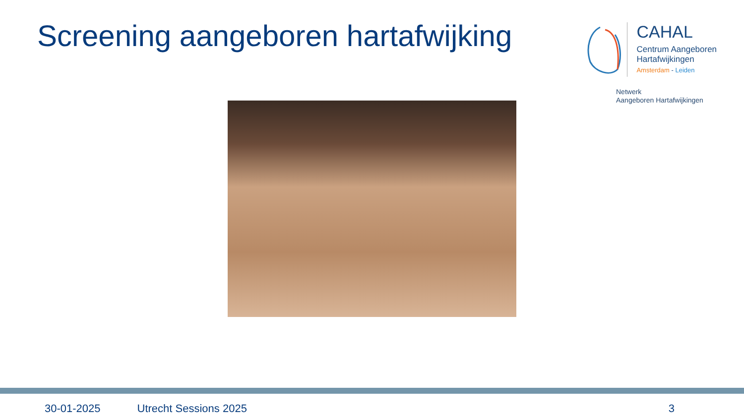Screening aangeboren hartafwijking
CAHAL
Centrum Aangeboren
Hartafwijkingen
Amsterdam - Leiden
Netwerk
Aangeboren Hartafwijkingen
30-01-2025 Utrecht Sessions 2025 3